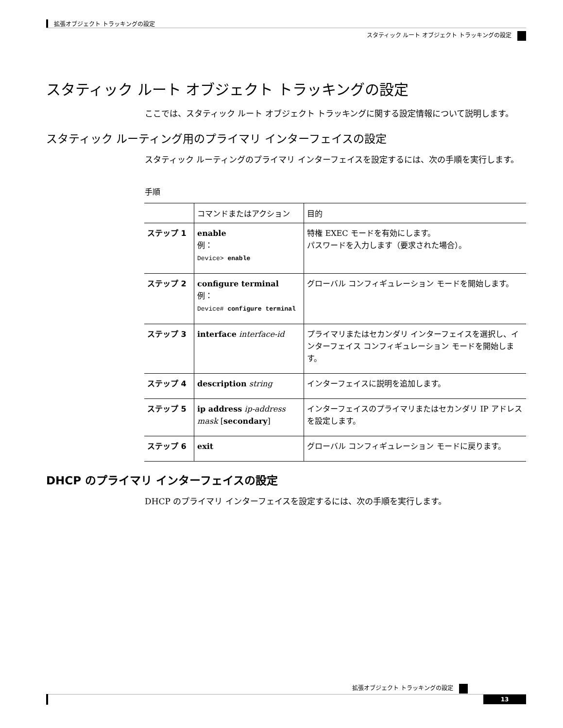拡張オブジェクト トラッキングの設定
スタティック ルート オブジェクト トラッキングの設定
スタティック ルート オブジェクト トラッキングの設定
ここでは、スタティック ルート オブジェクト トラッキングに関する設定情報について説明します。
スタティック ルーティング用のプライマリ インターフェイスの設定
スタティック ルーティングのプライマリ インターフェイスを設定するには、次の手順を実行します。
手順
| | コマンドまたはアクション | 目的 |
| --- | --- | --- |
| ステップ 1 | enable 例： Device> enable | 特権 EXEC モードを有効にします。 パスワードを入力します（要求された場合）。 |
| ステップ 2 | configure terminal 例： Device# configure terminal | グローバル コンフィギュレーション モードを開始します。 |
| ステップ 3 | interface interface-id | プライマリまたはセカンダリ インターフェイスを選択し、インターフェイス コンフィギュレーション モードを開始します。 |
| ステップ 4 | description string | インターフェイスに説明を追加します。 |
| ステップ 5 | ip address ip-address mask [ secondary ] | インターフェイスのプライマリまたはセカンダリ IP アドレスを設定します。 |
| ステップ 6 | exit | グローバル コンフィギュレーション モードに戻ります。 |
DHCP のプライマリ インターフェイスの設定
DHCP のプライマリ インターフェイスを設定するには、次の手順を実行します。
拡張オブジェクト トラッキングの設定
13